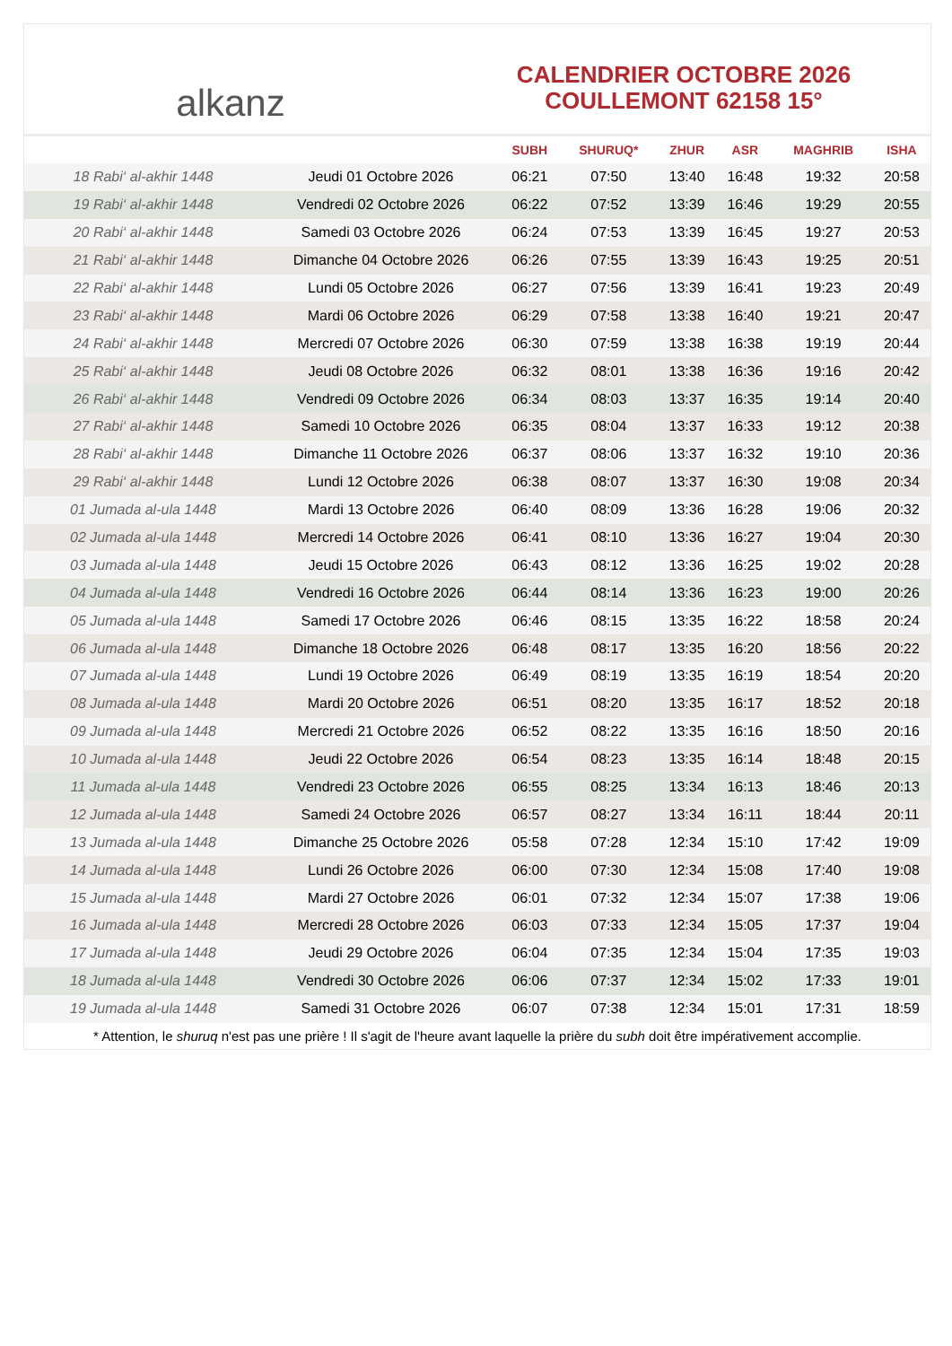alkanz
CALENDRIER OCTOBRE 2026
COULLEMONT 62158 15°
| | | SUBH | SHURUQ* | ZHUR | ASR | MAGHRIB | ISHA |
| --- | --- | --- | --- | --- | --- | --- | --- |
| 18 Rabi‘ al-akhir 1448 | Jeudi 01 Octobre 2026 | 06:21 | 07:50 | 13:40 | 16:48 | 19:32 | 20:58 |
| 19 Rabi‘ al-akhir 1448 | Vendredi 02 Octobre 2026 | 06:22 | 07:52 | 13:39 | 16:46 | 19:29 | 20:55 |
| 20 Rabi‘ al-akhir 1448 | Samedi 03 Octobre 2026 | 06:24 | 07:53 | 13:39 | 16:45 | 19:27 | 20:53 |
| 21 Rabi‘ al-akhir 1448 | Dimanche 04 Octobre 2026 | 06:26 | 07:55 | 13:39 | 16:43 | 19:25 | 20:51 |
| 22 Rabi‘ al-akhir 1448 | Lundi 05 Octobre 2026 | 06:27 | 07:56 | 13:39 | 16:41 | 19:23 | 20:49 |
| 23 Rabi‘ al-akhir 1448 | Mardi 06 Octobre 2026 | 06:29 | 07:58 | 13:38 | 16:40 | 19:21 | 20:47 |
| 24 Rabi‘ al-akhir 1448 | Mercredi 07 Octobre 2026 | 06:30 | 07:59 | 13:38 | 16:38 | 19:19 | 20:44 |
| 25 Rabi‘ al-akhir 1448 | Jeudi 08 Octobre 2026 | 06:32 | 08:01 | 13:38 | 16:36 | 19:16 | 20:42 |
| 26 Rabi‘ al-akhir 1448 | Vendredi 09 Octobre 2026 | 06:34 | 08:03 | 13:37 | 16:35 | 19:14 | 20:40 |
| 27 Rabi‘ al-akhir 1448 | Samedi 10 Octobre 2026 | 06:35 | 08:04 | 13:37 | 16:33 | 19:12 | 20:38 |
| 28 Rabi‘ al-akhir 1448 | Dimanche 11 Octobre 2026 | 06:37 | 08:06 | 13:37 | 16:32 | 19:10 | 20:36 |
| 29 Rabi‘ al-akhir 1448 | Lundi 12 Octobre 2026 | 06:38 | 08:07 | 13:37 | 16:30 | 19:08 | 20:34 |
| 01 Jumada al-ula 1448 | Mardi 13 Octobre 2026 | 06:40 | 08:09 | 13:36 | 16:28 | 19:06 | 20:32 |
| 02 Jumada al-ula 1448 | Mercredi 14 Octobre 2026 | 06:41 | 08:10 | 13:36 | 16:27 | 19:04 | 20:30 |
| 03 Jumada al-ula 1448 | Jeudi 15 Octobre 2026 | 06:43 | 08:12 | 13:36 | 16:25 | 19:02 | 20:28 |
| 04 Jumada al-ula 1448 | Vendredi 16 Octobre 2026 | 06:44 | 08:14 | 13:36 | 16:23 | 19:00 | 20:26 |
| 05 Jumada al-ula 1448 | Samedi 17 Octobre 2026 | 06:46 | 08:15 | 13:35 | 16:22 | 18:58 | 20:24 |
| 06 Jumada al-ula 1448 | Dimanche 18 Octobre 2026 | 06:48 | 08:17 | 13:35 | 16:20 | 18:56 | 20:22 |
| 07 Jumada al-ula 1448 | Lundi 19 Octobre 2026 | 06:49 | 08:19 | 13:35 | 16:19 | 18:54 | 20:20 |
| 08 Jumada al-ula 1448 | Mardi 20 Octobre 2026 | 06:51 | 08:20 | 13:35 | 16:17 | 18:52 | 20:18 |
| 09 Jumada al-ula 1448 | Mercredi 21 Octobre 2026 | 06:52 | 08:22 | 13:35 | 16:16 | 18:50 | 20:16 |
| 10 Jumada al-ula 1448 | Jeudi 22 Octobre 2026 | 06:54 | 08:23 | 13:35 | 16:14 | 18:48 | 20:15 |
| 11 Jumada al-ula 1448 | Vendredi 23 Octobre 2026 | 06:55 | 08:25 | 13:34 | 16:13 | 18:46 | 20:13 |
| 12 Jumada al-ula 1448 | Samedi 24 Octobre 2026 | 06:57 | 08:27 | 13:34 | 16:11 | 18:44 | 20:11 |
| 13 Jumada al-ula 1448 | Dimanche 25 Octobre 2026 | 05:58 | 07:28 | 12:34 | 15:10 | 17:42 | 19:09 |
| 14 Jumada al-ula 1448 | Lundi 26 Octobre 2026 | 06:00 | 07:30 | 12:34 | 15:08 | 17:40 | 19:08 |
| 15 Jumada al-ula 1448 | Mardi 27 Octobre 2026 | 06:01 | 07:32 | 12:34 | 15:07 | 17:38 | 19:06 |
| 16 Jumada al-ula 1448 | Mercredi 28 Octobre 2026 | 06:03 | 07:33 | 12:34 | 15:05 | 17:37 | 19:04 |
| 17 Jumada al-ula 1448 | Jeudi 29 Octobre 2026 | 06:04 | 07:35 | 12:34 | 15:04 | 17:35 | 19:03 |
| 18 Jumada al-ula 1448 | Vendredi 30 Octobre 2026 | 06:06 | 07:37 | 12:34 | 15:02 | 17:33 | 19:01 |
| 19 Jumada al-ula 1448 | Samedi 31 Octobre 2026 | 06:07 | 07:38 | 12:34 | 15:01 | 17:31 | 18:59 |
* Attention, le shuruq n'est pas une prière ! Il s'agit de l'heure avant laquelle la prière du subh doit être impérativement accomplie.